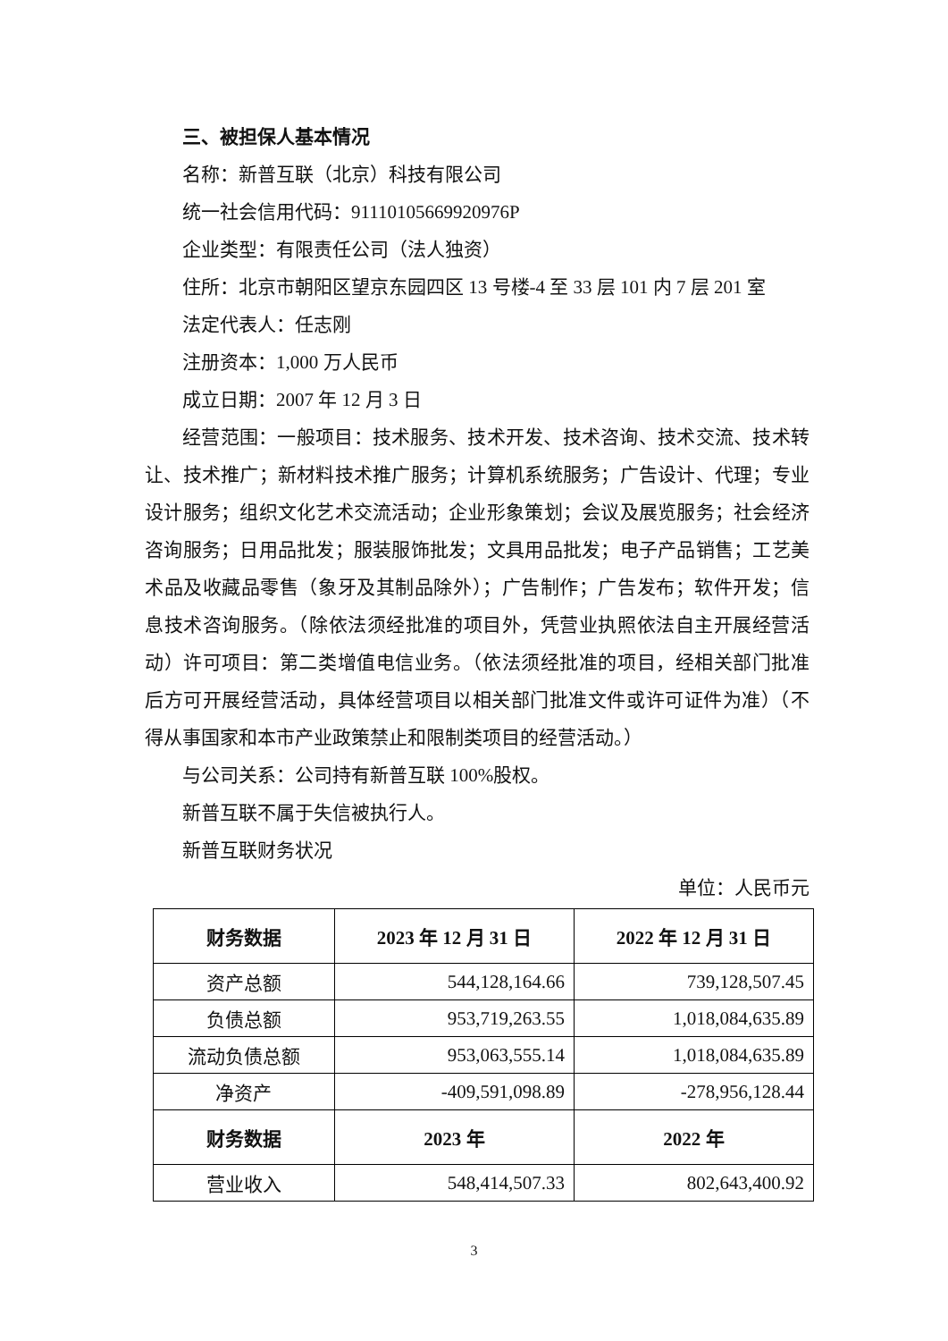三、被担保人基本情况
名称：新普互联（北京）科技有限公司
统一社会信用代码：91110105669920976P
企业类型：有限责任公司（法人独资）
住所：北京市朝阳区望京东园四区 13 号楼-4 至 33 层 101 内 7 层 201 室
法定代表人：任志刚
注册资本：1,000 万人民币
成立日期：2007 年 12 月 3 日
经营范围：一般项目：技术服务、技术开发、技术咨询、技术交流、技术转让、技术推广；新材料技术推广服务；计算机系统服务；广告设计、代理；专业设计服务；组织文化艺术交流活动；企业形象策划；会议及展览服务；社会经济咨询服务；日用品批发；服装服饰批发；文具用品批发；电子产品销售；工艺美术品及收藏品零售（象牙及其制品除外）；广告制作；广告发布；软件开发；信息技术咨询服务。（除依法须经批准的项目外，凭营业执照依法自主开展经营活动）许可项目：第二类增值电信业务。（依法须经批准的项目，经相关部门批准后方可开展经营活动，具体经营项目以相关部门批准文件或许可证件为准）（不得从事国家和本市产业政策禁止和限制类项目的经营活动。）
与公司关系：公司持有新普互联 100%股权。
新普互联不属于失信被执行人。
新普互联财务状况
单位：人民币元
| 财务数据 | 2023 年 12 月 31 日 | 2022 年 12 月 31 日 |
| --- | --- | --- |
| 资产总额 | 544,128,164.66 | 739,128,507.45 |
| 负债总额 | 953,719,263.55 | 1,018,084,635.89 |
| 流动负债总额 | 953,063,555.14 | 1,018,084,635.89 |
| 净资产 | -409,591,098.89 | -278,956,128.44 |
| 财务数据 | 2023 年 | 2022 年 |
| 营业收入 | 548,414,507.33 | 802,643,400.92 |
3